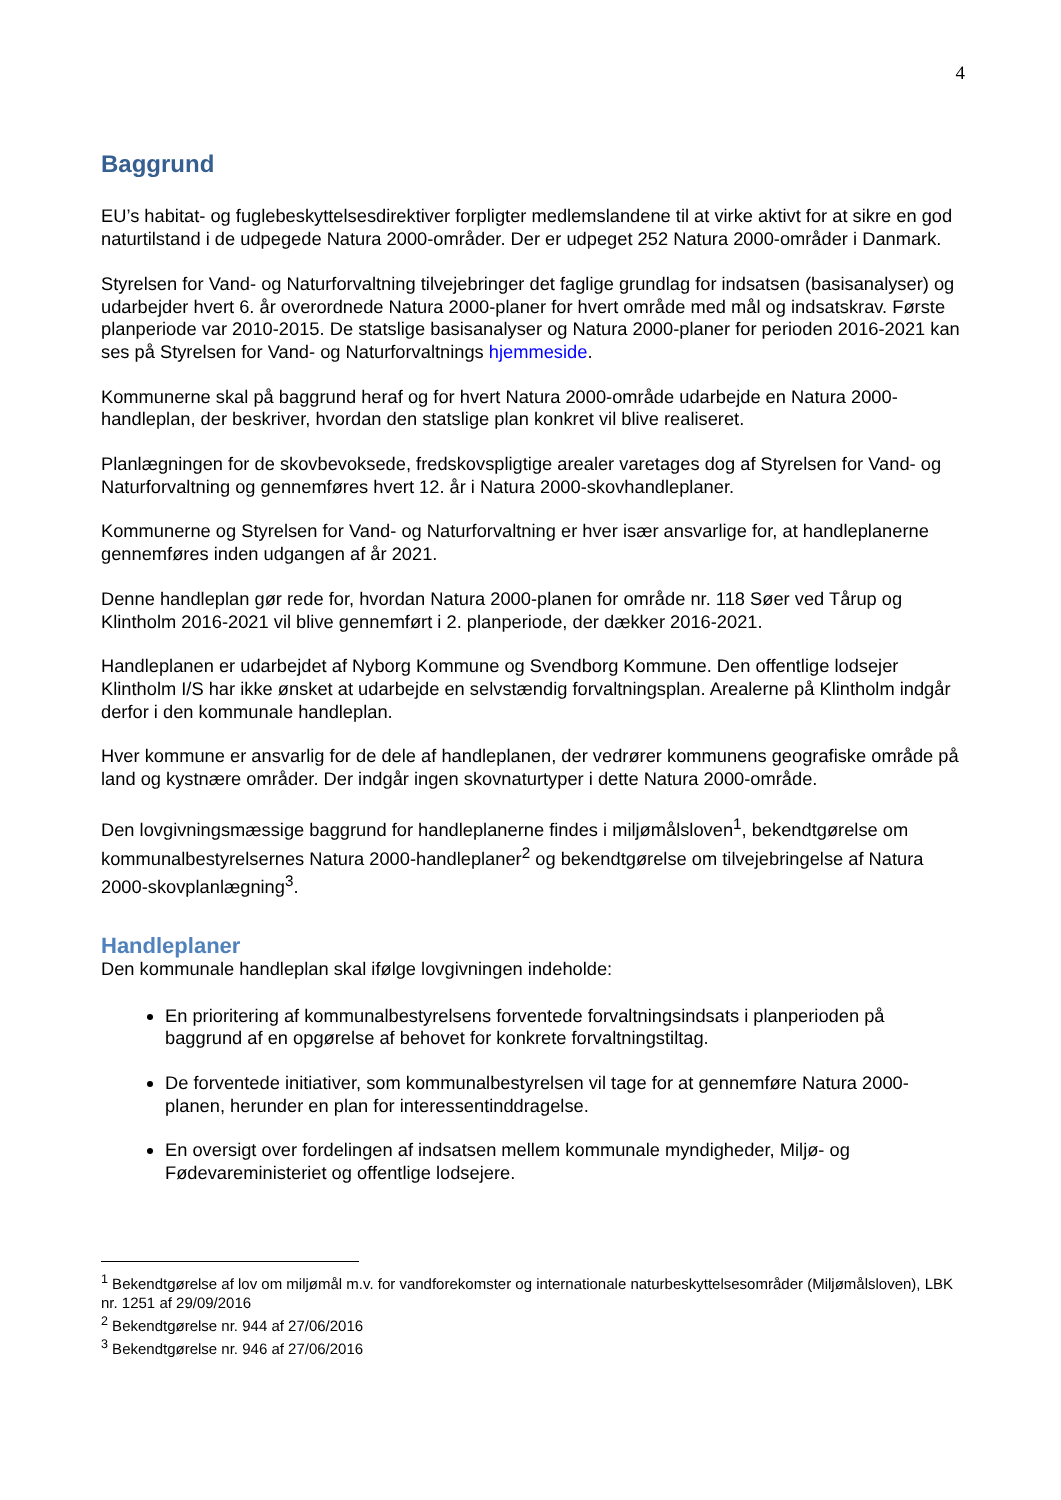4
Baggrund
EU’s habitat- og fuglebeskyttelsesdirektiver forpligter medlemslandene til at virke aktivt for at sikre en god naturtilstand i de udpegede Natura 2000-områder. Der er udpeget 252 Natura 2000-områder i Danmark.
Styrelsen for Vand- og Naturforvaltning tilvejebringer det faglige grundlag for indsatsen (basisanalyser) og udarbejder hvert 6. år overordnede Natura 2000-planer for hvert område med mål og indsatskrav. Første planperiode var 2010-2015. De statslige basisanalyser og Natura 2000-planer for perioden 2016-2021 kan ses på Styrelsen for Vand- og Naturforvaltnings hjemmeside.
Kommunerne skal på baggrund heraf og for hvert Natura 2000-område udarbejde en Natura 2000-handleplan, der beskriver, hvordan den statslige plan konkret vil blive realiseret.
Planlægningen for de skovbevoksede, fredskovspligtige arealer varetages dog af Styrelsen for Vand- og Naturforvaltning og gennemføres hvert 12. år i Natura 2000-skovhandleplaner.
Kommunerne og Styrelsen for Vand- og Naturforvaltning er hver især ansvarlige for, at handleplanerne gennemføres inden udgangen af år 2021.
Denne handleplan gør rede for, hvordan Natura 2000-planen for område nr. 118 Søer ved Tårup og Klintholm 2016-2021 vil blive gennemført i 2. planperiode, der dækker 2016-2021.
Handleplanen er udarbejdet af Nyborg Kommune og Svendborg Kommune. Den offentlige lodsejer Klintholm I/S har ikke ønsket at udarbejde en selvstændig forvaltningsplan. Arealerne på Klintholm indgår derfor i den kommunale handleplan.
Hver kommune er ansvarlig for de dele af handleplanen, der vedrører kommunens geografiske område på land og kystnære områder. Der indgår ingen skovnaturtyper i dette Natura 2000-område.
Den lovgivningsmæssige baggrund for handleplanerne findes i miljømålsloven<sup>1</sup>, bekendtgørelse om kommunalbestyrelsernes Natura 2000-handleplaner<sup>2</sup> og bekendtgørelse om tilvejebringelse af Natura 2000-skovplanlægning<sup>3</sup>.
Handleplaner
Den kommunale handleplan skal ifølge lovgivningen indeholde:
En prioritering af kommunalbestyrelsens forventede forvaltningsindsats i planperioden på baggrund af en opgørelse af behovet for konkrete forvaltningstiltag.
De forventede initiativer, som kommunalbestyrelsen vil tage for at gennemføre Natura 2000-planen, herunder en plan for interessentinddragelse.
En oversigt over fordelingen af indsatsen mellem kommunale myndigheder, Miljø- og Fødevareministeriet og offentlige lodsejere.
<sup>1</sup> Bekendtgørelse af lov om miljømål m.v. for vandforekomster og internationale naturbeskyttelsesområder (Miljømålsloven), LBK nr. 1251 af 29/09/2016
<sup>2</sup> Bekendtgørelse nr. 944 af 27/06/2016
<sup>3</sup> Bekendtgørelse nr. 946 af 27/06/2016